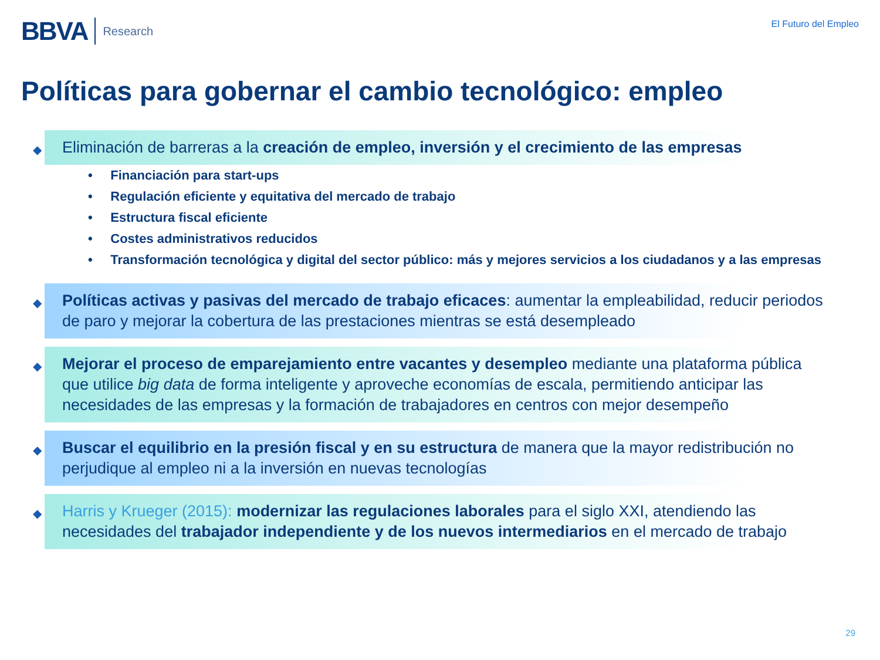BBVA Research
El Futuro del Empleo
Políticas para gobernar el cambio tecnológico: empleo
◆ Eliminación de barreras a la creación de empleo, inversión y el crecimiento de las empresas
• Financiación para start-ups
• Regulación eficiente y equitativa del mercado de trabajo
• Estructura fiscal eficiente
• Costes administrativos reducidos
• Transformación tecnológica y digital del sector público: más y mejores servicios a los ciudadanos y a las empresas
◆ Políticas activas y pasivas del mercado de trabajo eficaces: aumentar la empleabilidad, reducir periodos de paro y mejorar la cobertura de las prestaciones mientras se está desempleado
◆ Mejorar el proceso de emparejamiento entre vacantes y desempleo mediante una plataforma pública que utilice big data de forma inteligente y aproveche economías de escala, permitiendo anticipar las necesidades de las empresas y la formación de trabajadores en centros con mejor desempeño
◆ Buscar el equilibrio en la presión fiscal y en su estructura de manera que la mayor redistribución no perjudique al empleo ni a la inversión en nuevas tecnologías
◆ Harris y Krueger (2015): modernizar las regulaciones laborales para el siglo XXI, atendiendo las necesidades del trabajador independiente y de los nuevos intermediarios en el mercado de trabajo
29